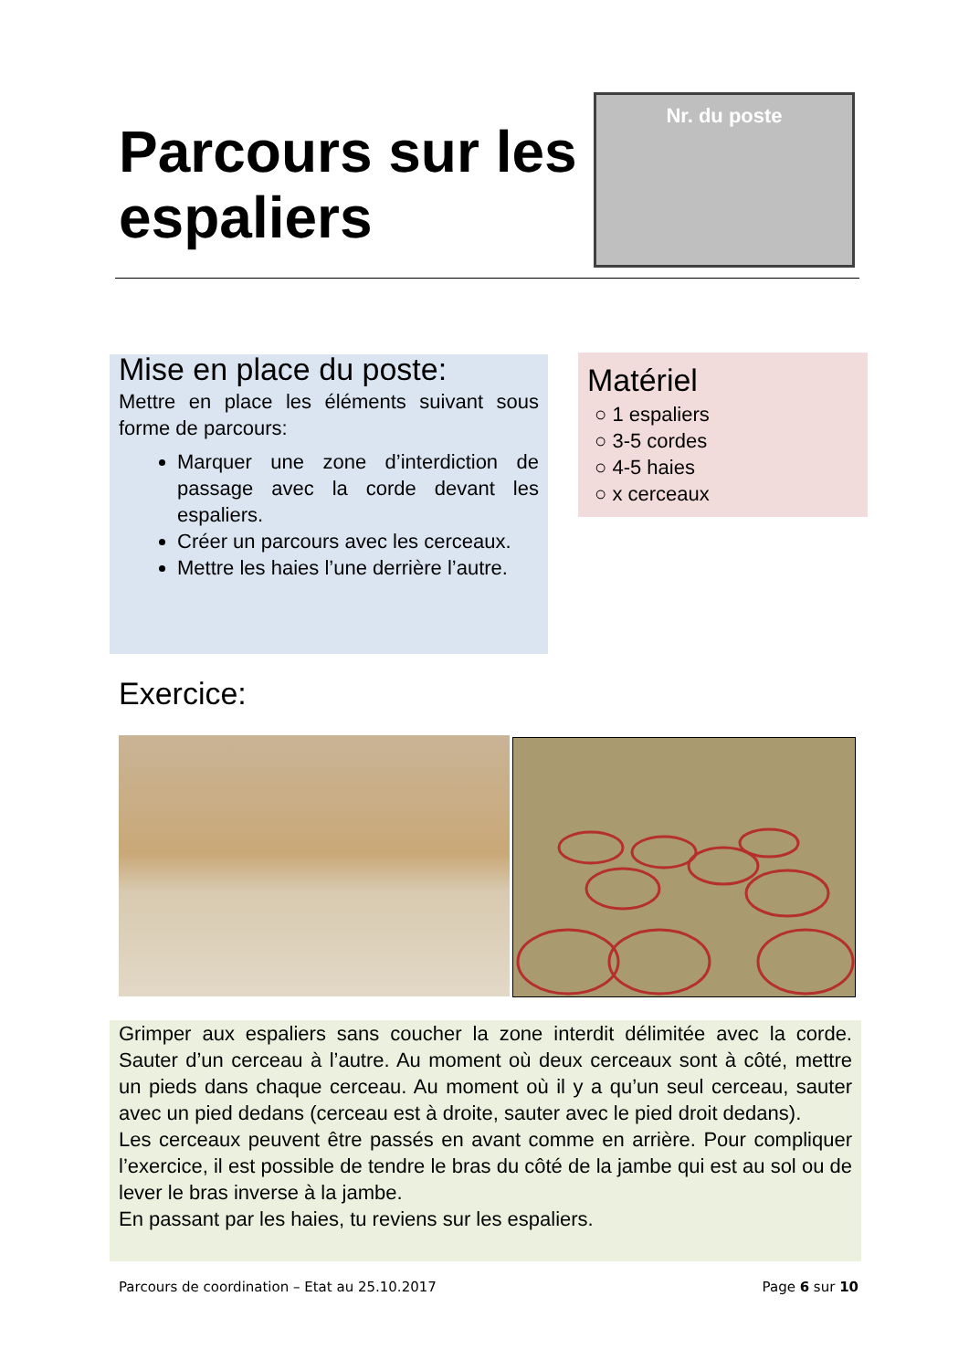Parcours sur les espaliers
Nr. du poste
Mise en place du poste:
Mettre en place les éléments suivant sous forme de parcours:
Marquer une zone d’interdiction de passage avec la corde devant les espaliers.
Créer un parcours avec les cerceaux.
Mettre les haies l’une derrière l’autre.
Matériel
○ 1 espaliers
○ 3-5 cordes
○ 4-5 haies
○ x cerceaux
Exercice:
Grimper aux espaliers sans coucher la zone interdit délimitée avec la corde. Sauter d’un cerceau à l’autre. Au moment où deux cerceaux sont à côté, mettre un pieds dans chaque cerceau. Au moment où il y a qu’un seul cerceau, sauter avec un pied dedans (cerceau est à droite, sauter avec le pied droit dedans).
Les cerceaux peuvent être passés en avant comme en arrière. Pour compliquer l’exercice, il est possible de tendre le bras du côté de la jambe qui est au sol ou de lever le bras inverse à la jambe.
En passant par les haies, tu reviens sur les espaliers.
Parcours de coordination – Etat au 25.10.2017 Page 6 sur 10